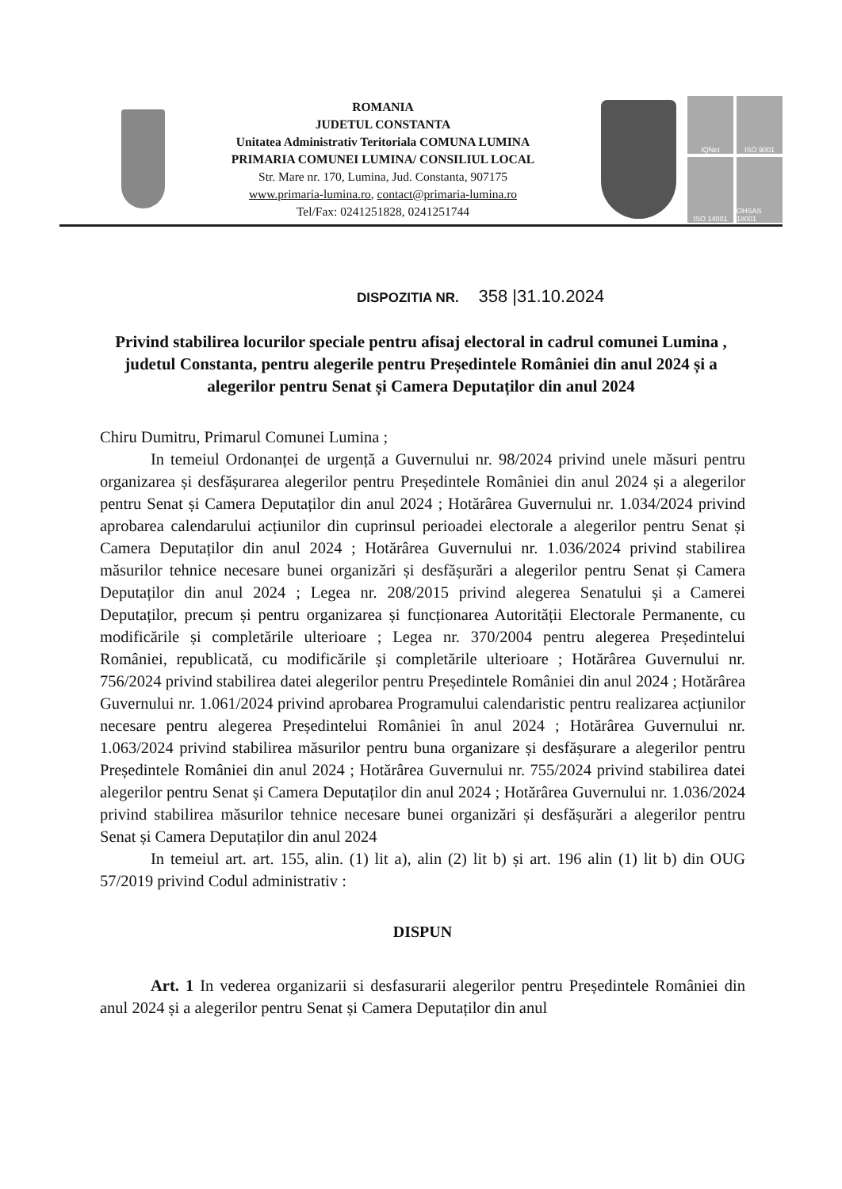ROMANIA
JUDETUL CONSTANTA
Unitatea Administrativ Teritoriala COMUNA LUMINA
PRIMARIA COMUNEI LUMINA/ CONSILIUL LOCAL
Str. Mare nr. 170, Lumina, Jud. Constanta, 907175
www.primaria-lumina.ro, contact@primaria-lumina.ro
Tel/Fax: 0241251828, 0241251744
IQNet
ISO 9001
ISO 14001
OHSAS 18001
DISPOZITIA NR. 358 |31.10.2024
Privind stabilirea locurilor speciale pentru afisaj electoral in cadrul comunei Lumina , judetul Constanta, pentru alegerile pentru Președintele României din anul 2024 și a alegerilor pentru Senat și Camera Deputaților din anul 2024
Chiru Dumitru, Primarul Comunei Lumina ;
In temeiul Ordonanței de urgență a Guvernului nr. 98/2024 privind unele măsuri pentru organizarea și desfășurarea alegerilor pentru Președintele României din anul 2024 și a alegerilor pentru Senat și Camera Deputaților din anul 2024 ; Hotărârea Guvernului nr. 1.034/2024 privind aprobarea calendarului acțiunilor din cuprinsul perioadei electorale a alegerilor pentru Senat și Camera Deputaților din anul 2024 ; Hotărârea Guvernului nr. 1.036/2024 privind stabilirea măsurilor tehnice necesare bunei organizări și desfășurări a alegerilor pentru Senat și Camera Deputaților din anul 2024 ; Legea nr. 208/2015 privind alegerea Senatului și a Camerei Deputaților, precum și pentru organizarea și funcționarea Autorității Electorale Permanente, cu modificările și completările ulterioare ; Legea nr. 370/2004 pentru alegerea Președintelui României, republicată, cu modificările și completările ulterioare ; Hotărârea Guvernului nr. 756/2024 privind stabilirea datei alegerilor pentru Președintele României din anul 2024 ; Hotărârea Guvernului nr. 1.061/2024 privind aprobarea Programului calendaristic pentru realizarea acțiunilor necesare pentru alegerea Președintelui României în anul 2024 ; Hotărârea Guvernului nr. 1.063/2024 privind stabilirea măsurilor pentru buna organizare și desfășurare a alegerilor pentru Președintele României din anul 2024 ; Hotărârea Guvernului nr. 755/2024 privind stabilirea datei alegerilor pentru Senat și Camera Deputaților din anul 2024 ; Hotărârea Guvernului nr. 1.036/2024 privind stabilirea măsurilor tehnice necesare bunei organizări și desfășurări a alegerilor pentru Senat și Camera Deputaților din anul 2024
In temeiul art. art. 155, alin. (1) lit a), alin (2) lit b) și art. 196 alin (1) lit b) din OUG 57/2019 privind Codul administrativ :
DISPUN
Art. 1 In vederea organizarii si desfasurarii alegerilor pentru Președintele României din anul 2024 și a alegerilor pentru Senat și Camera Deputaților din anul